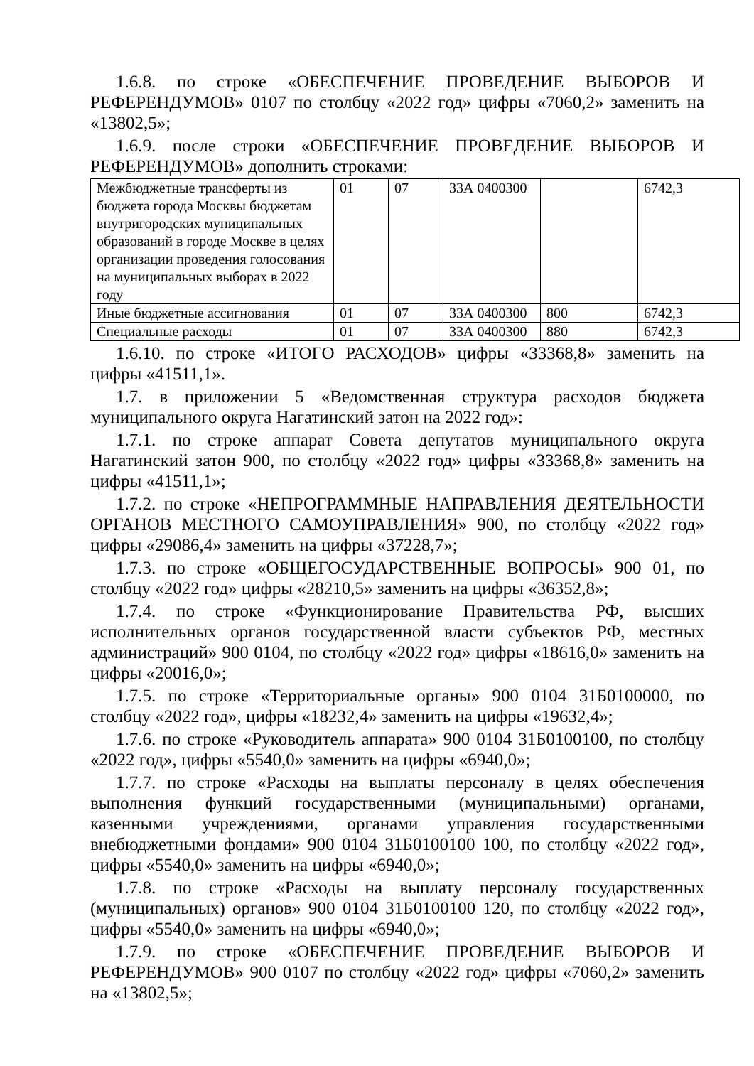1.6.8. по строке «ОБЕСПЕЧЕНИЕ ПРОВЕДЕНИЕ ВЫБОРОВ И РЕФЕРЕНДУМОВ» 0107 по столбцу «2022 год» цифры «7060,2» заменить на «13802,5»;
1.6.9. после строки «ОБЕСПЕЧЕНИЕ ПРОВЕДЕНИЕ ВЫБОРОВ И РЕФЕРЕНДУМОВ» дополнить строками:
| Межбюджетные трансферты из бюджета города Москвы бюджетам внутригородских муниципальных образований в городе Москве в целях организации проведения голосования на муниципальных выборах в 2022 году | 01 | 07 | 33А 0400300 | | 6742,3 |
| Иные бюджетные ассигнования | 01 | 07 | 33А 0400300 | 800 | 6742,3 |
| Специальные расходы | 01 | 07 | 33А 0400300 | 880 | 6742,3 |
1.6.10. по строке «ИТОГО РАСХОДОВ» цифры «33368,8» заменить на цифры «41511,1».
1.7. в приложении 5 «Ведомственная структура расходов бюджета муниципального округа Нагатинский затон на 2022 год»:
1.7.1. по строке аппарат Совета депутатов муниципального округа Нагатинский затон 900, по столбцу «2022 год» цифры «33368,8» заменить на цифры «41511,1»;
1.7.2. по строке «НЕПРОГРАММНЫЕ НАПРАВЛЕНИЯ ДЕЯТЕЛЬНОСТИ ОРГАНОВ МЕСТНОГО САМОУПРАВЛЕНИЯ» 900, по столбцу «2022 год» цифры «29086,4» заменить на цифры «37228,7»;
1.7.3. по строке «ОБЩЕГОСУДАРСТВЕННЫЕ ВОПРОСЫ» 900 01, по столбцу «2022 год» цифры «28210,5» заменить на цифры «36352,8»;
1.7.4. по строке «Функционирование Правительства РФ, высших исполнительных органов государственной власти субъектов РФ, местных администраций» 900 0104, по столбцу «2022 год» цифры «18616,0» заменить на цифры «20016,0»;
1.7.5. по строке «Территориальные органы» 900 0104 31Б0100000, по столбцу «2022 год», цифры «18232,4» заменить на цифры «19632,4»;
1.7.6. по строке «Руководитель аппарата» 900 0104 31Б0100100, по столбцу «2022 год», цифры «5540,0» заменить на цифры «6940,0»;
1.7.7. по строке «Расходы на выплаты персоналу в целях обеспечения выполнения функций государственными (муниципальными) органами, казенными учреждениями, органами управления государственными внебюджетными фондами» 900 0104 31Б0100100 100, по столбцу «2022 год», цифры «5540,0» заменить на цифры «6940,0»;
1.7.8. по строке «Расходы на выплату персоналу государственных (муниципальных) органов» 900 0104 31Б0100100 120, по столбцу «2022 год», цифры «5540,0» заменить на цифры «6940,0»;
1.7.9. по строке «ОБЕСПЕЧЕНИЕ ПРОВЕДЕНИЕ ВЫБОРОВ И РЕФЕРЕНДУМОВ» 900 0107 по столбцу «2022 год» цифры «7060,2» заменить на «13802,5»;